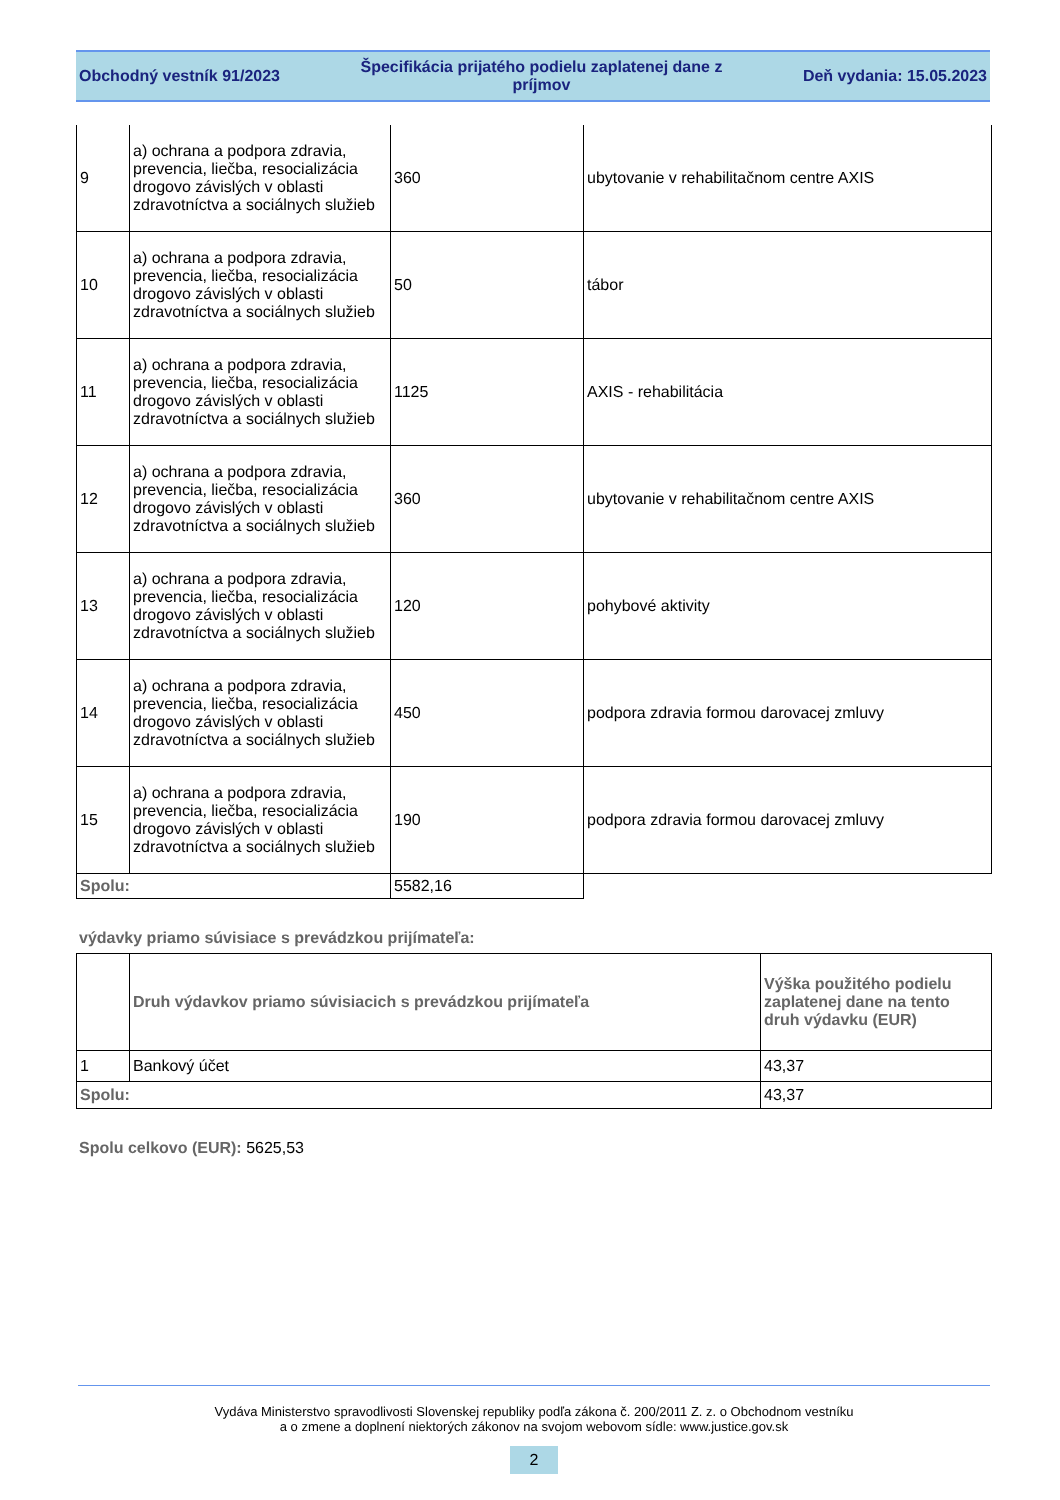Obchodný vestník 91/2023
Špecifikácia prijatého podielu zaplatenej dane z
príjmov
Deň vydania: 15.05.2023
| 9 | a) ochrana a podpora zdravia, prevencia, liečba, resocializácia drogovo závislých v oblasti zdravotníctva a sociálnych služieb | 360 | ubytovanie v rehabilitačnom centre AXIS |
| 10 | a) ochrana a podpora zdravia, prevencia, liečba, resocializácia drogovo závislých v oblasti zdravotníctva a sociálnych služieb | 50 | tábor |
| 11 | a) ochrana a podpora zdravia, prevencia, liečba, resocializácia drogovo závislých v oblasti zdravotníctva a sociálnych služieb | 1125 | AXIS - rehabilitácia |
| 12 | a) ochrana a podpora zdravia, prevencia, liečba, resocializácia drogovo závislých v oblasti zdravotníctva a sociálnych služieb | 360 | ubytovanie v rehabilitačnom centre AXIS |
| 13 | a) ochrana a podpora zdravia, prevencia, liečba, resocializácia drogovo závislých v oblasti zdravotníctva a sociálnych služieb | 120 | pohybové aktivity |
| 14 | a) ochrana a podpora zdravia, prevencia, liečba, resocializácia drogovo závislých v oblasti zdravotníctva a sociálnych služieb | 450 | podpora zdravia formou darovacej zmluvy |
| 15 | a) ochrana a podpora zdravia, prevencia, liečba, resocializácia drogovo závislých v oblasti zdravotníctva a sociálnych služieb | 190 | podpora zdravia formou darovacej zmluvy |
| Spolu: | | 5582,16 | |
výdavky priamo súvisiace s prevádzkou prijímateľa:
| | Druh výdavkov priamo súvisiacich s prevádzkou prijímateľa | Výška použitého podielu zaplatenej dane na tento druh výdavku (EUR) |
| --- | --- | --- |
| 1 | Bankový účet | 43,37 |
| Spolu: | | 43,37 |
Spolu celkovo (EUR): 5625,53
Vydáva Ministerstvo spravodlivosti Slovenskej republiky podľa zákona č. 200/2011 Z. z. o Obchodnom vestníku
a o zmene a doplnení niektorých zákonov na svojom webovom sídle: www.justice.gov.sk
2